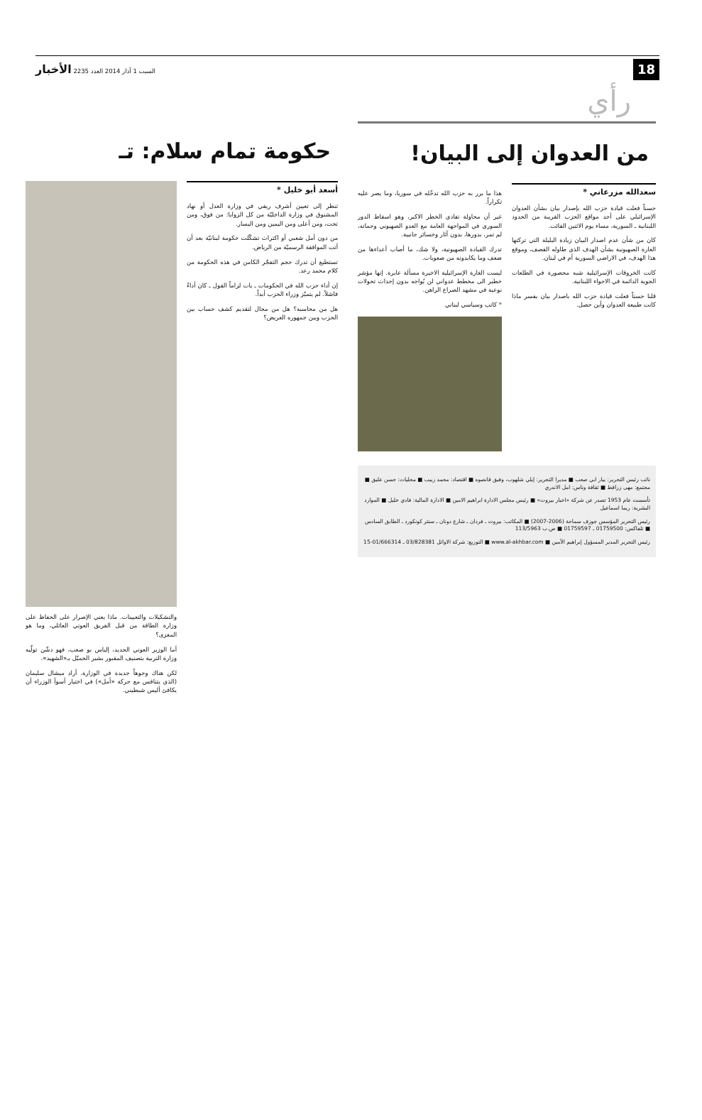18 السبت 1 آذار 2014 العدد 2235 الأخبار
رأي
من العدوان إلى البيان!
سعدالله مزرعاني *
حسناً فعلت قيادة حزب الله بإصدار بيان بشأن العدوان الإسرائيلي على أحد مواقع الحزب القريبة من الحدود اللبنانية ـ السورية، مساء يوم الاثنين الفائت.
كان من شأن عدم اصدار البيان زيادة البلبلة التي تركتها الغارة الصهيونية بشأن الهدف الذي طاوله القصف، وموقع هذا الهدف، في الاراضي السورية أم في لبنان.
كانت الخروقات الإسرائيلية شبه محصورة في الطلعات الجوية الدائمة في الاجواء اللبنانية.
قلنا حسناً فعلت قيادة حزب الله باصدار بيان يفسر ماذا كانت طبيعة العدوان وأين حصل.
هذا ما برر به حزب الله تدخّله في سوريا، وما يصر عليه تكراراً.
غير أن محاولة تفادي الخطر الاكبر، وهو اسقاط الدور السوري في المواجهة العامة مع العدو الصهيوني وحماته، لم تمر، بدورها، بدون آثار وخسائر جانبية.
تدرك القيادة الصهيونية، ولا شك، ما أصاب أعداءها من ضعف وما يكابدونه من صعوبات.
ليست الغارة الإسرائيلية الاخيرة مسألة عابرة. إنها مؤشر خطير الى مخطط عدواني لن يُواجه بدون إحداث تحولات نوعية في مشهد الصراع الراهن.
* كاتب وسياسي لبناني
نائب رئيس التحرير: بيار ابي صعب ■ مديرا التحرير: إيلي شلهوب، وفيق قانصوه ■ اقتصاد: محمد زبيب ■ محليات: حسن عليق ■ مجتمع: مهى زراقط ■ ثقافة وناس: امل الاندري
تأسست عام 1953 تصدر عن شركة «اخبار بيروت» ■ رئيس مجلس الادارة ابراهيم الامين ■ الادارة المالية: فادي خليل ■ الموارد البشرية: ريما اسماعيل
رئيس التحرير المؤسس جوزف سماحة (2006-2007) ■ المكاتب: بيروت ـ فردان ـ شارع دونان ـ سنتر كونكورد ـ الطابق السادس ■ تلفاكس: 01759500 ـ 01759597 ■ ص.ب 113/5963
رئيس التحرير المدير المسؤول إبراهيم الأمين ■ www.al-akhbar.com ■ التوزيع: شركة الاوائل 03/828381 ـ 01/666314-15
حكومة تمام سلام: تـ
أسعد أبو خليل *
تنظر إلى تعيين أشرف ريفي في وزارة العدل أو نهاد المشنوق في وزارة الداخليّة من كل الزوايا: من فوق، ومن تحت، ومن أعلى ومن اليمين ومن اليسار.
من دون أمل شعبي أو اكتراث تشكّلت حكومة لبنانيّة بعد أن أتت الموافقة الرسميّة من الرياض.
تستطيع أن تدرك حجم التفجّر الكامن في هذه الحكومة من كلام محمد رعد.
إن أداء حزب الله في الحكومات ـ بات لزاماً القول ـ كان أداءً فاشلاً. لم يتميّز وزراء الحزب أبداً.
هل من محاسبة؟ هل من مجال لتقديم كشف حساب بين الحزب وبين جمهوره العريض؟
والتشكيلات والتعيينات. ماذا يعني الإصرار على الحفاظ على وزارة الطاقة من قبل الفريق العوني العائلي، وما هو المغزى؟
أما الوزير العوني الجديد، إلياس بو صعب، فهو دشّن تولّيه وزارة التربية بتصنيف المقبور بشير الجميّل بـ«الشهيد».
لكن هناك وجوهاً جديدة في الوزارة. أراد ميشال سليمان (الذي يتنافس مع حركة «أمل») في اختيار أسوأ الوزراء أن يكافئ أليس شبطيني.